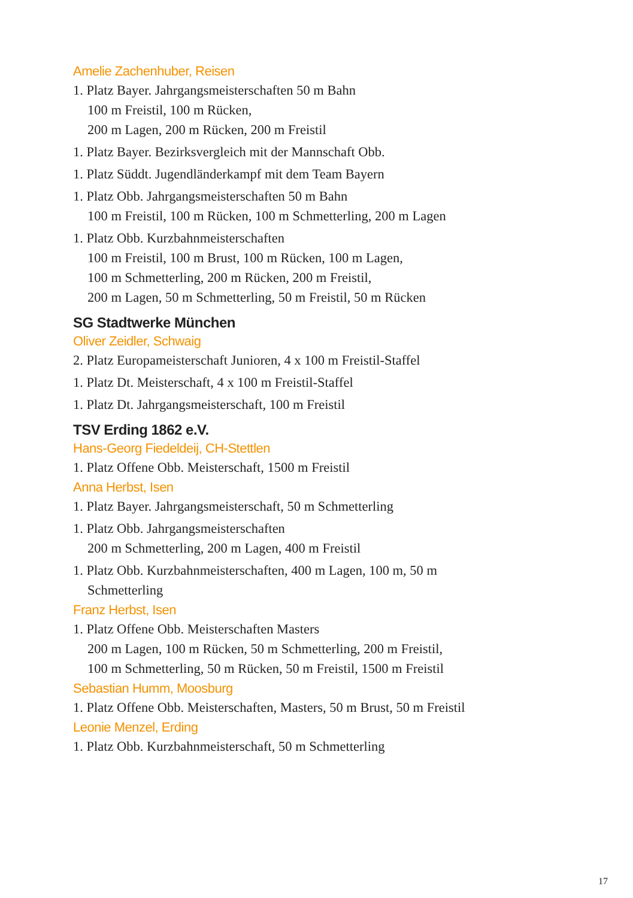Amelie Zachenhuber, Reisen
1. Platz Bayer. Jahrgangsmeisterschaften 50 m Bahn
100 m Freistil, 100 m Rücken,
200 m Lagen, 200 m Rücken, 200 m Freistil
1. Platz Bayer. Bezirksvergleich mit der Mannschaft Obb.
1. Platz Süddt. Jugendländerkampf mit dem Team Bayern
1. Platz Obb. Jahrgangsmeisterschaften 50 m Bahn
100 m Freistil, 100 m Rücken, 100 m Schmetterling, 200 m Lagen
1. Platz Obb. Kurzbahnmeisterschaften
100 m Freistil, 100 m Brust, 100 m Rücken, 100 m Lagen,
100 m Schmetterling, 200 m Rücken, 200 m Freistil,
200 m Lagen, 50 m Schmetterling, 50 m Freistil, 50 m Rücken
SG Stadtwerke München
Oliver Zeidler, Schwaig
2. Platz Europameisterschaft Junioren, 4 x 100 m Freistil-Staffel
1. Platz Dt. Meisterschaft, 4 x 100 m Freistil-Staffel
1. Platz Dt. Jahrgangsmeisterschaft, 100 m Freistil
TSV Erding 1862 e.V.
Hans-Georg Fiedeldeij, CH-Stettlen
1. Platz Offene Obb. Meisterschaft, 1500 m Freistil
Anna Herbst, Isen
1. Platz Bayer. Jahrgangsmeisterschaft, 50 m Schmetterling
1. Platz Obb. Jahrgangsmeisterschaften
200 m Schmetterling, 200 m Lagen, 400 m Freistil
1. Platz Obb. Kurzbahnmeisterschaften, 400 m Lagen, 100 m, 50 m
Schmetterling
Franz Herbst, Isen
1. Platz Offene Obb. Meisterschaften Masters
200 m Lagen, 100 m Rücken, 50 m Schmetterling, 200 m Freistil,
100 m Schmetterling, 50 m Rücken, 50 m Freistil, 1500 m Freistil
Sebastian Humm, Moosburg
1. Platz Offene Obb. Meisterschaften, Masters, 50 m Brust, 50 m Freistil
Leonie Menzel, Erding
1. Platz Obb. Kurzbahnmeisterschaft, 50 m Schmetterling
17